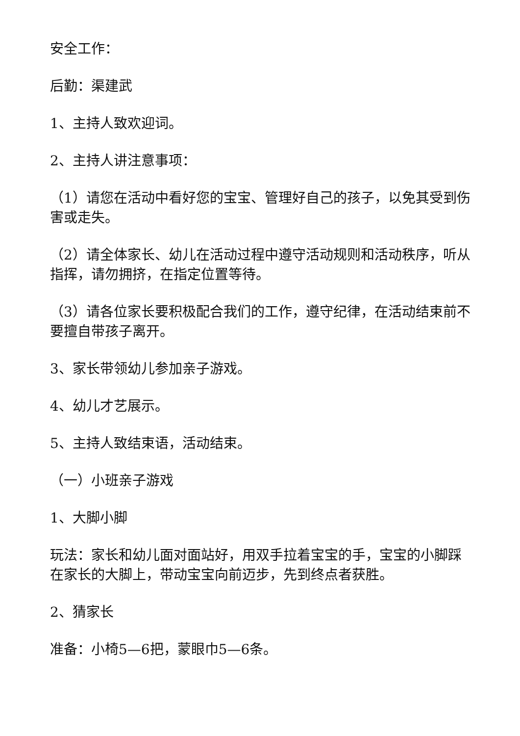安全工作：
后勤：渠建武
1、主持人致欢迎词。
2、主持人讲注意事项：
（1）请您在活动中看好您的宝宝、管理好自己的孩子，以免其受到伤害或走失。
（2）请全体家长、幼儿在活动过程中遵守活动规则和活动秩序，听从指挥，请勿拥挤，在指定位置等待。
（3）请各位家长要积极配合我们的工作，遵守纪律，在活动结束前不要擅自带孩子离开。
3、家长带领幼儿参加亲子游戏。
4、幼儿才艺展示。
5、主持人致结束语，活动结束。
（一）小班亲子游戏
1、大脚小脚
玩法：家长和幼儿面对面站好，用双手拉着宝宝的手，宝宝的小脚踩在家长的大脚上，带动宝宝向前迈步，先到终点者获胜。
2、猜家长
准备：小椅5—6把，蒙眼巾5—6条。